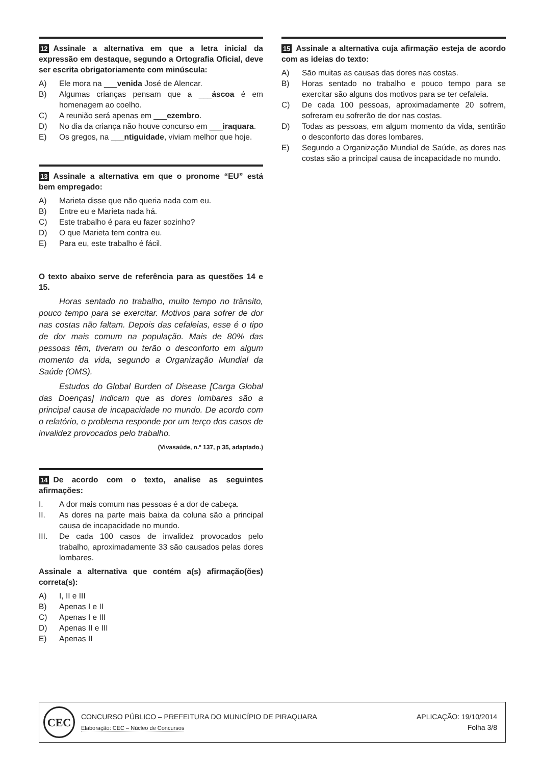12 Assinale a alternativa em que a letra inicial da expressão em destaque, segundo a Ortografia Oficial, deve ser escrita obrigatoriamente com minúscula:
A) Ele mora na ___venida José de Alencar.
B) Algumas crianças pensam que a ___áscoa é em homenagem ao coelho.
C) A reunião será apenas em ___ezembro.
D) No dia da criança não houve concurso em ___iraquara.
E) Os gregos, na ___ntiguidade, viviam melhor que hoje.
13 Assinale a alternativa em que o pronome “EU” está bem empregado:
A) Marieta disse que não queria nada com eu.
B) Entre eu e Marieta nada há.
C) Este trabalho é para eu fazer sozinho?
D) O que Marieta tem contra eu.
E) Para eu, este trabalho é fácil.
O texto abaixo serve de referência para as questões 14 e 15.
Horas sentado no trabalho, muito tempo no trânsito, pouco tempo para se exercitar. Motivos para sofrer de dor nas costas não faltam. Depois das cefaleias, esse é o tipo de dor mais comum na população. Mais de 80% das pessoas têm, tiveram ou terão o desconforto em algum momento da vida, segundo a Organização Mundial da Saúde (OMS).
Estudos do Global Burden of Disease [Carga Global das Doenças] indicam que as dores lombares são a principal causa de incapacidade no mundo. De acordo com o relatório, o problema responde por um terço dos casos de invalidez provocados pelo trabalho.
(Vivasaúde, n.º 137, p 35, adaptado.)
14 De acordo com o texto, analise as seguintes afirmações:
I. A dor mais comum nas pessoas é a dor de cabeça.
II. As dores na parte mais baixa da coluna são a principal causa de incapacidade no mundo.
III. De cada 100 casos de invalidez provocados pelo trabalho, aproximadamente 33 são causados pelas dores lombares.
Assinale a alternativa que contém a(s) afirmação(ões) correta(s):
A) I, II e III
B) Apenas I e II
C) Apenas I e III
D) Apenas II e III
E) Apenas II
15 Assinale a alternativa cuja afirmação esteja de acordo com as ideias do texto:
A) São muitas as causas das dores nas costas.
B) Horas sentado no trabalho e pouco tempo para se exercitar são alguns dos motivos para se ter cefaleia.
C) De cada 100 pessoas, aproximadamente 20 sofrem, sofreram eu sofrerão de dor nas costas.
D) Todas as pessoas, em algum momento da vida, sentirão o desconforto das dores lombares.
E) Segundo a Organização Mundial de Saúde, as dores nas costas são a principal causa de incapacidade no mundo.
CEC
CONCURSO PÚBLICO – PREFEITURA DO MUNICÍPIO DE PIRAQUARA
Elaboração: CEC – Núcleo de Concursos
APLICAÇÃO: 19/10/2014
Folha 3/8